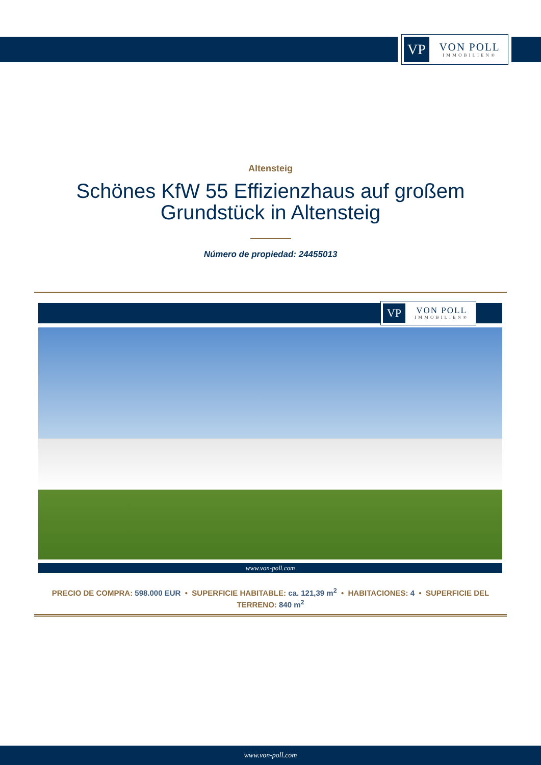VP
VON POLL
IMMOBILIEN®
Altensteig
Schönes KfW 55 Effizienzhaus auf großem
Grundstück in Altensteig
Número de propiedad: 24455013
VP
VON POLL
IMMOBILIEN®
www.von-poll.com
PRECIO DE COMPRA: 598.000 EUR • SUPERFICIE HABITABLE: ca. 121,39 m<sup>2</sup> • HABITACIONES: 4 • SUPERFICIE DEL TERRENO: 840 m<sup>2</sup>
www.von-poll.com